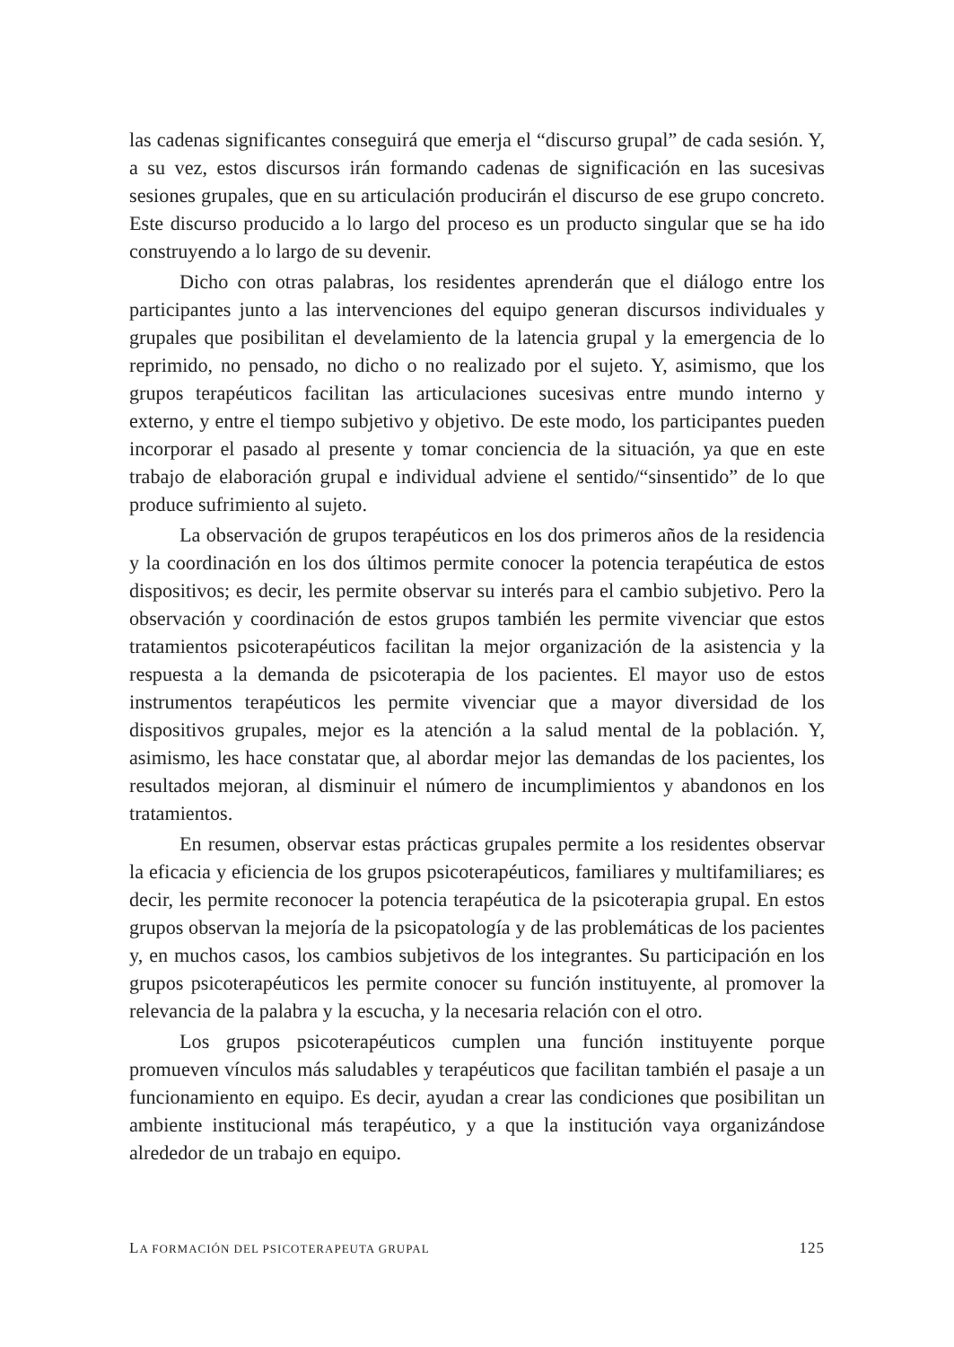las cadenas significantes conseguirá que emerja el “discurso grupal” de cada sesión. Y, a su vez, estos discursos irán formando cadenas de significación en las sucesivas sesiones grupales, que en su articulación producirán el discurso de ese grupo concreto. Este discurso producido a lo largo del proceso es un producto singular que se ha ido construyendo a lo largo de su devenir.
Dicho con otras palabras, los residentes aprenderán que el diálogo entre los participantes junto a las intervenciones del equipo generan discursos individuales y grupales que posibilitan el develamiento de la latencia grupal y la emergencia de lo reprimido, no pensado, no dicho o no realizado por el sujeto. Y, asimismo, que los grupos terapéuticos facilitan las articulaciones sucesivas entre mundo interno y externo, y entre el tiempo subjetivo y objetivo. De este modo, los participantes pueden incorporar el pasado al presente y tomar conciencia de la situación, ya que en este trabajo de elaboración grupal e individual adviene el sentido/“sinsentido” de lo que produce sufrimiento al sujeto.
La observación de grupos terapéuticos en los dos primeros años de la residencia y la coordinación en los dos últimos permite conocer la potencia terapéutica de estos dispositivos; es decir, les permite observar su interés para el cambio subjetivo. Pero la observación y coordinación de estos grupos también les permite vivenciar que estos tratamientos psicoterapéuticos facilitan la mejor organización de la asistencia y la respuesta a la demanda de psicoterapia de los pacientes. El mayor uso de estos instrumentos terapéuticos les permite vivenciar que a mayor diversidad de los dispositivos grupales, mejor es la atención a la salud mental de la población. Y, asimismo, les hace constatar que, al abordar mejor las demandas de los pacientes, los resultados mejoran, al disminuir el número de incumplimientos y abandonos en los tratamientos.
En resumen, observar estas prácticas grupales permite a los residentes observar la eficacia y eficiencia de los grupos psicoterapéuticos, familiares y multifamiliares; es decir, les permite reconocer la potencia terapéutica de la psicoterapia grupal. En estos grupos observan la mejoría de la psicopatología y de las problemáticas de los pacientes y, en muchos casos, los cambios subjetivos de los integrantes. Su participación en los grupos psicoterapéuticos les permite conocer su función instituyente, al promover la relevancia de la palabra y la escucha, y la necesaria relación con el otro.
Los grupos psicoterapéuticos cumplen una función instituyente porque promueven vínculos más saludables y terapéuticos que facilitan también el pasaje a un funcionamiento en equipo. Es decir, ayudan a crear las condiciones que posibilitan un ambiente institucional más terapéutico, y a que la institución vaya organizándose alrededor de un trabajo en equipo.
LA FORMACIÓN DEL PSICOTERAPEUTA GRUPAL 125